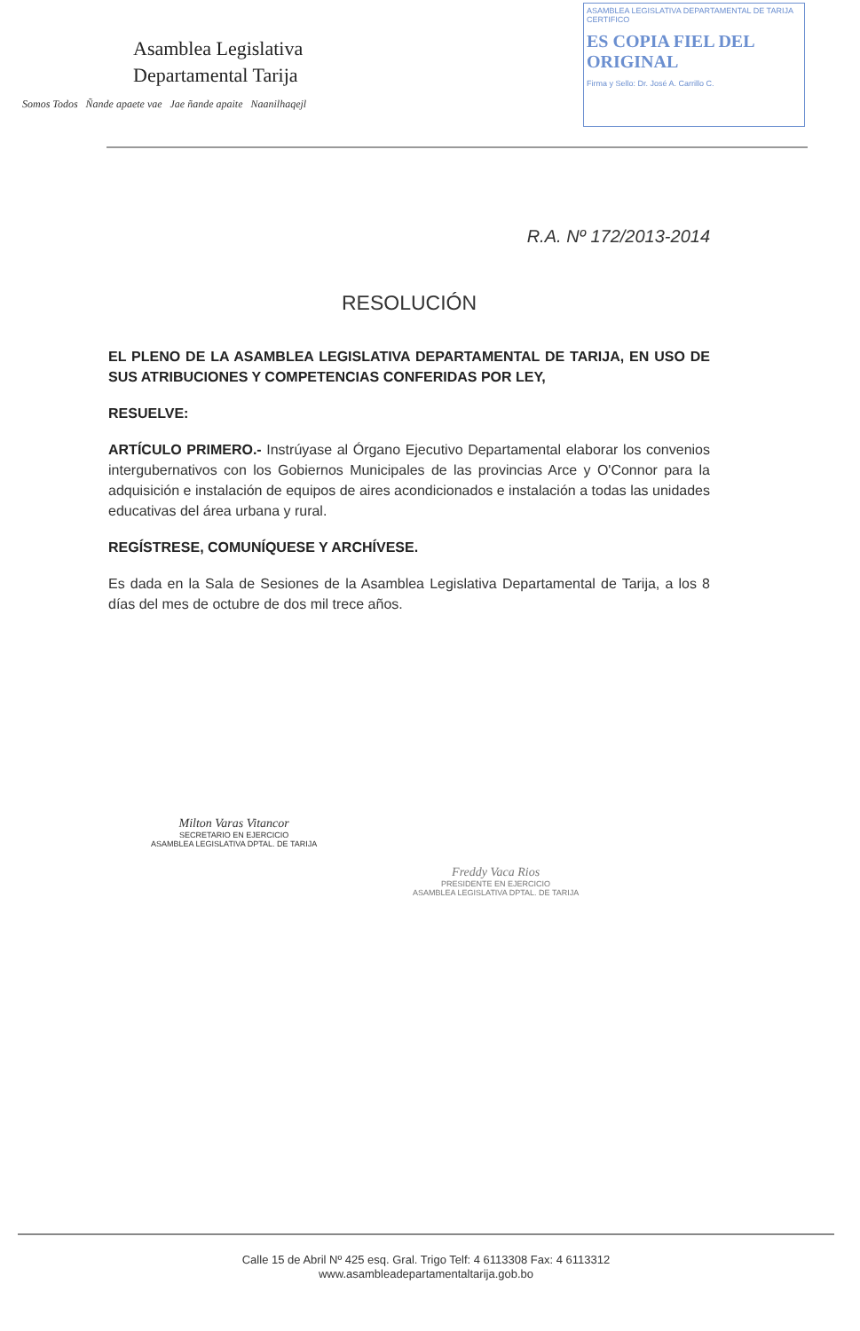Asamblea Legislativa
Departamental Tarija
Somos Todos Ñande apaete vae Jae ñande apaite Naanilhaqejl
ASAMBLEA LEGISLATIVA DEPARTAMENTAL DE TARIJA
CERTIFICO
ES COPIA FIEL DEL ORIGINAL
Firma y Sello: Dr. José A. Carrillo C.
R.A. Nº 172/2013-2014
RESOLUCIÓN
EL PLENO DE LA ASAMBLEA LEGISLATIVA DEPARTAMENTAL DE TARIJA, EN USO DE SUS ATRIBUCIONES Y COMPETENCIAS CONFERIDAS POR LEY,
RESUELVE:
ARTÍCULO PRIMERO.- Instrúyase al Órgano Ejecutivo Departamental elaborar los convenios intergubernativos con los Gobiernos Municipales de las provincias Arce y O'Connor para la adquisición e instalación de equipos de aires acondicionados e instalación a todas las unidades educativas del área urbana y rural.
REGÍSTRESE, COMUNÍQUESE Y ARCHÍVESE.
Es dada en la Sala de Sesiones de la Asamblea Legislativa Departamental de Tarija, a los 8 días del mes de octubre de dos mil trece años.
Milton Varas Vitancor
SECRETARIO EN EJERCICIO
ASAMBLEA LEGISLATIVA DPTAL. DE TARIJA
Freddy Vaca Rios
PRESIDENTE EN EJERCICIO
ASAMBLEA LEGISLATIVA DPTAL. DE TARIJA
Calle 15 de Abril Nº 425 esq. Gral. Trigo Telf: 4 6113308 Fax: 4 6113312
www.asambleadepartamentaltarija.gob.bo